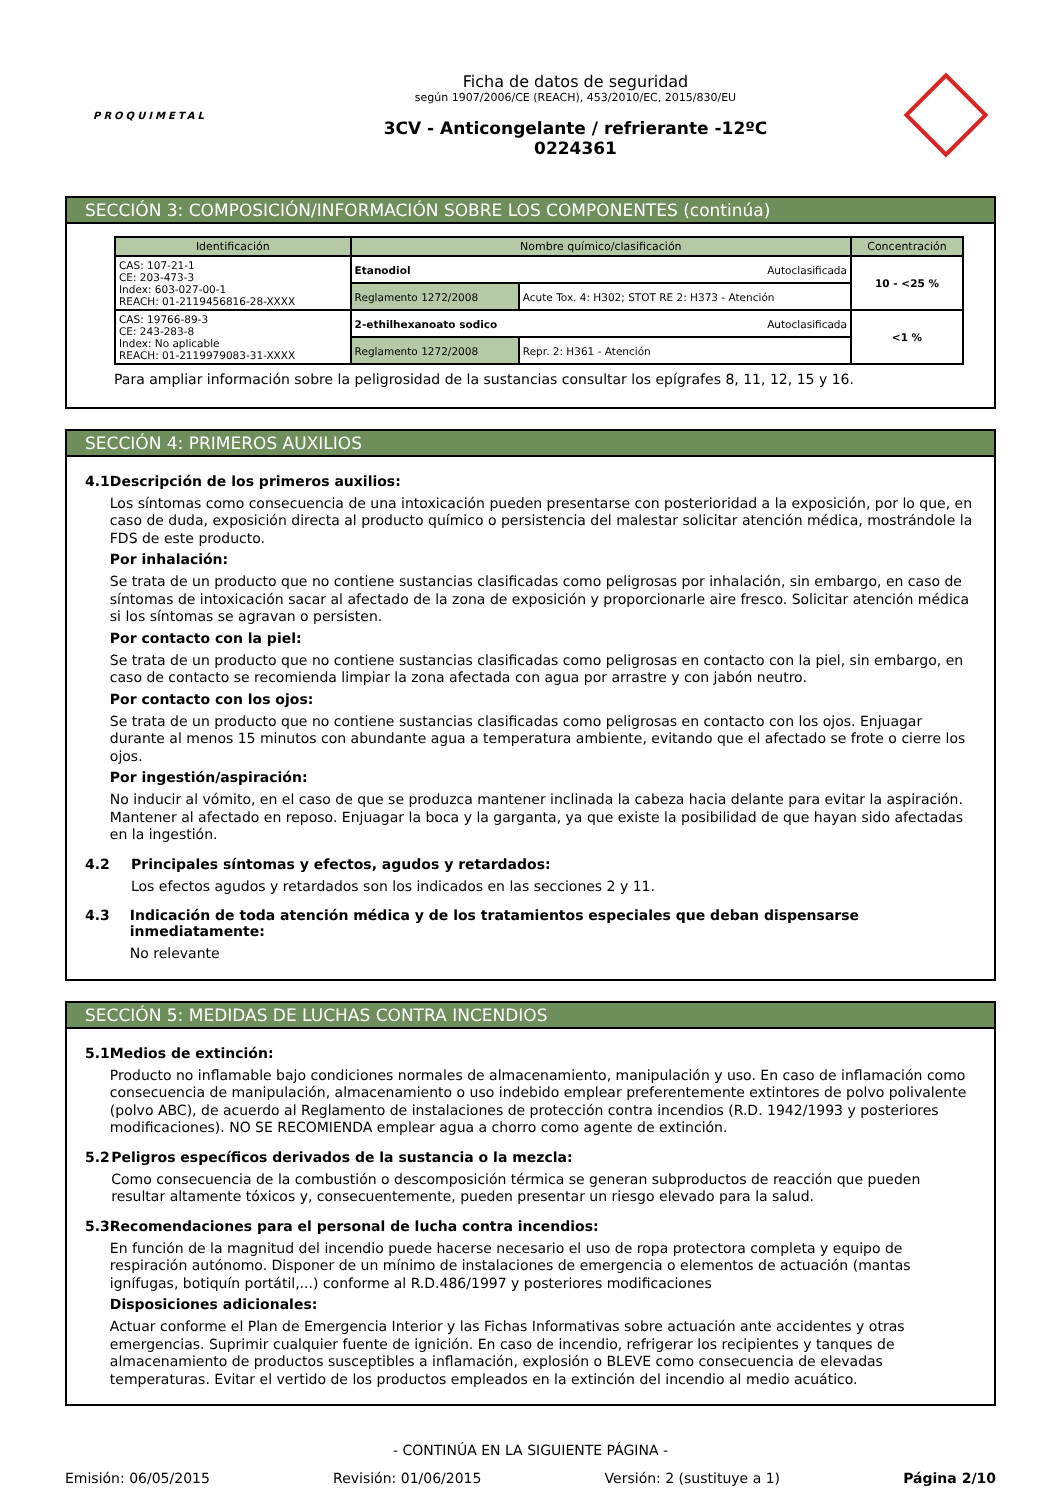PROQUIMETAL
Ficha de datos de seguridad
según 1907/2006/CE (REACH), 453/2010/EC, 2015/830/EU
3CV - Anticongelante / refrierante -12ºC
0224361
SECCIÓN 3: COMPOSICIÓN/INFORMACIÓN SOBRE LOS COMPONENTES (continúa)
| Identificación | Nombre químico/clasificación | | Concentración |
| --- | --- | --- | --- |
| CAS: 107-21-1 CE: 203-473-3 Index: 603-027-00-1 REACH: 01-2119456816-28-XXXX | Etanodiol Autoclasificada | | 10 - <25 % |
| | Reglamento 1272/2008 | Acute Tox. 4: H302; STOT RE 2: H373 - Atención | |
| CAS: 19766-89-3 CE: 243-283-8 Index: No aplicable REACH: 01-2119979083-31-XXXX | 2-ethilhexanoato sodico Autoclasificada | | <1 % |
| | Reglamento 1272/2008 | Repr. 2: H361 - Atención | |
Para ampliar información sobre la peligrosidad de la sustancias consultar los epígrafes 8, 11, 12, 15 y 16.
SECCIÓN 4: PRIMEROS AUXILIOS
4.1 Descripción de los primeros auxilios:
Los síntomas como consecuencia de una intoxicación pueden presentarse con posterioridad a la exposición, por lo que, en caso de duda, exposición directa al producto químico o persistencia del malestar solicitar atención médica, mostrándole la FDS de este producto.
Por inhalación:
Se trata de un producto que no contiene sustancias clasificadas como peligrosas por inhalación, sin embargo, en caso de síntomas de intoxicación sacar al afectado de la zona de exposición y proporcionarle aire fresco. Solicitar atención médica si los síntomas se agravan o persisten.
Por contacto con la piel:
Se trata de un producto que no contiene sustancias clasificadas como peligrosas en contacto con la piel, sin embargo, en caso de contacto se recomienda limpiar la zona afectada con agua por arrastre y con jabón neutro.
Por contacto con los ojos:
Se trata de un producto que no contiene sustancias clasificadas como peligrosas en contacto con los ojos. Enjuagar durante al menos 15 minutos con abundante agua a temperatura ambiente, evitando que el afectado se frote o cierre los ojos.
Por ingestión/aspiración:
No inducir al vómito, en el caso de que se produzca mantener inclinada la cabeza hacia delante para evitar la aspiración. Mantener al afectado en reposo. Enjuagar la boca y la garganta, ya que existe la posibilidad de que hayan sido afectadas en la ingestión.
4.2 Principales síntomas y efectos, agudos y retardados:
Los efectos agudos y retardados son los indicados en las secciones 2 y 11.
4.3 Indicación de toda atención médica y de los tratamientos especiales que deban dispensarse inmediatamente:
No relevante
SECCIÓN 5: MEDIDAS DE LUCHAS CONTRA INCENDIOS
5.1 Medios de extinción:
Producto no inflamable bajo condiciones normales de almacenamiento, manipulación y uso. En caso de inflamación como consecuencia de manipulación, almacenamiento o uso indebido emplear preferentemente extintores de polvo polivalente (polvo ABC), de acuerdo al Reglamento de instalaciones de protección contra incendios (R.D. 1942/1993 y posteriores modificaciones). NO SE RECOMIENDA emplear agua a chorro como agente de extinción.
5.2 Peligros específicos derivados de la sustancia o la mezcla:
Como consecuencia de la combustión o descomposición térmica se generan subproductos de reacción que pueden resultar altamente tóxicos y, consecuentemente, pueden presentar un riesgo elevado para la salud.
5.3 Recomendaciones para el personal de lucha contra incendios:
En función de la magnitud del incendio puede hacerse necesario el uso de ropa protectora completa y equipo de respiración autónomo. Disponer de un mínimo de instalaciones de emergencia o elementos de actuación (mantas ignífugas, botiquín portátil,...) conforme al R.D.486/1997 y posteriores modificaciones
Disposiciones adicionales:
Actuar conforme el Plan de Emergencia Interior y las Fichas Informativas sobre actuación ante accidentes y otras emergencias. Suprimir cualquier fuente de ignición. En caso de incendio, refrigerar los recipientes y tanques de almacenamiento de productos susceptibles a inflamación, explosión o BLEVE como consecuencia de elevadas temperaturas. Evitar el vertido de los productos empleados en la extinción del incendio al medio acuático.
- CONTINÚA EN LA SIGUIENTE PÁGINA -
Emisión: 06/05/2015 Revisión: 01/06/2015 Versión: 2 (sustituye a 1) Página 2/10